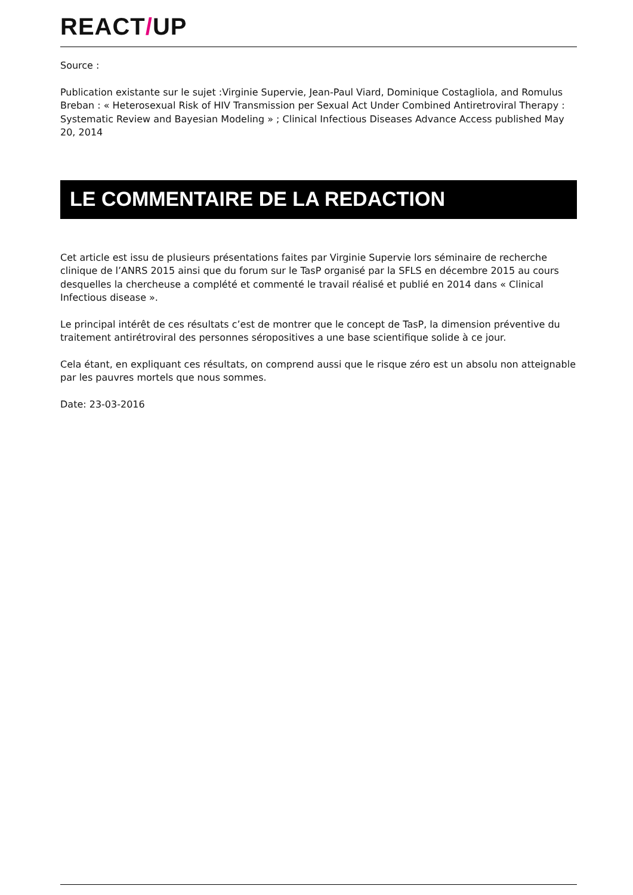REACT/UP
Source :
Publication existante sur le sujet :Virginie Supervie, Jean-Paul Viard, Dominique Costagliola, and Romulus Breban : « Heterosexual Risk of HIV Transmission per Sexual Act Under Combined Antiretroviral Therapy : Systematic Review and Bayesian Modeling » ; Clinical Infectious Diseases Advance Access published May 20, 2014
LE COMMENTAIRE DE LA REDACTION
Cet article est issu de plusieurs présentations faites par Virginie Supervie lors séminaire de recherche clinique de l’ANRS 2015 ainsi que du forum sur le TasP organisé par la SFLS en décembre 2015 au cours desquelles la chercheuse a complété et commenté le travail réalisé et publié en 2014 dans « Clinical Infectious disease ».
Le principal intérêt de ces résultats c’est de montrer que le concept de TasP, la dimension préventive du traitement antirétroviral des personnes séropositives a une base scientifique solide à ce jour.
Cela étant, en expliquant ces résultats, on comprend aussi que le risque zéro est un absolu non atteignable par les pauvres mortels que nous sommes.
Date: 23-03-2016